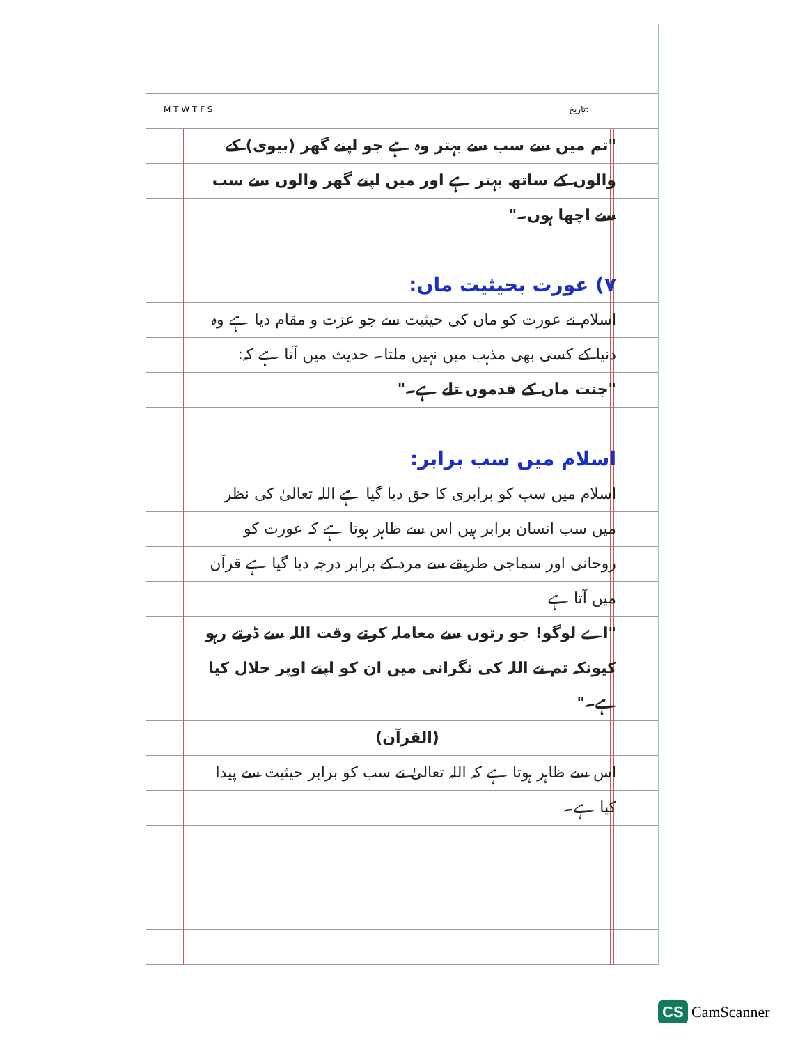M T W T F S تاریخ: ______
"تم میں سے سب سے بہتر وہ ہے جو اپنے گھر (بیوی) کے والوں کے ساتھ بہتر ہے اور میں اپنے گھر والوں سے سب سے اچھا ہوں۔"
۷) عورت بحیثیت ماں:
اسلام نے عورت کو ماں کی حیثیت سے جو عزت و مقام دیا ہے وہ دنیا کے کسی بھی مذہب میں نہیں ملتا۔ حدیث میں آتا ہے کہ:
"جنت ماں کے قدموں تلے ہے۔"
اسلام میں سب برابر:
اسلام میں سب کو برابری کا حق دیا گیا ہے اللہ تعالیٰ کی نظر میں سب انسان برابر ہیں اس سے ظاہر ہوتا ہے کہ عورت کو روحانی اور سماجی طریقے سے مرد کے برابر درجہ دیا گیا ہے قرآن میں آتا ہے
"اے لوگو! جو رتوں سے معاملہ کرتے وقت اللہ سے ڈرتے رہو کیونکہ تم نے اللہ کی نگرانی میں ان کو اپنے اوپر حلال کیا ہے۔"
(القرآن)
اس سے ظاہر ہوتا ہے کہ اللہ تعالیٰ نے سب کو برابر حیثیت سے پیدا کیا ہے۔
CS CamScanner